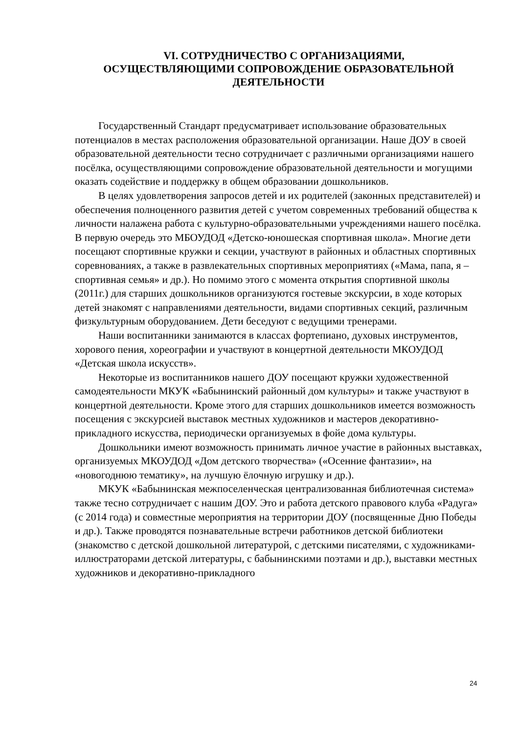VI. СОТРУДНИЧЕСТВО С ОРГАНИЗАЦИЯМИ,
ОСУЩЕСТВЛЯЮЩИМИ СОПРОВОЖДЕНИЕ ОБРАЗОВАТЕЛЬНОЙ
ДЕЯТЕЛЬНОСТИ
Государственный Стандарт предусматривает использование образовательных потенциалов в местах расположения образовательной организации. Наше ДОУ в своей образовательной деятельности тесно сотрудничает с различными организациями нашего посёлка, осуществляющими сопровождение образовательной деятельности и могущими оказать содействие и поддержку в общем образовании дошкольников.
В целях удовлетворения запросов детей и их родителей (законных представителей) и обеспечения полноценного развития детей с учетом современных требований общества к личности налажена работа с культурно-образовательными учреждениями нашего посёлка. В первую очередь это МБОУДОД «Детско-юношеская спортивная школа». Многие дети посещают спортивные кружки и секции, участвуют в районных и областных спортивных соревнованиях, а также в развлекательных спортивных мероприятиях («Мама, папа, я – спортивная семья» и др.). Но помимо этого с момента открытия спортивной школы (2011г.) для старших дошкольников организуются гостевые экскурсии, в ходе которых детей знакомят с направлениями деятельности, видами спортивных секций, различным физкультурным оборудованием. Дети беседуют с ведущими тренерами.
Наши воспитанники занимаются в классах фортепиано, духовых инструментов, хорового пения, хореографии и участвуют в концертной деятельности МКОУДОД «Детская школа искусств».
Некоторые из воспитанников нашего ДОУ посещают кружки художественной самодеятельности МКУК «Бабынинский районный дом культуры» и также участвуют в концертной деятельности. Кроме этого для старших дошкольников имеется возможность посещения с экскурсией выставок местных художников и мастеров декоративно-прикладного искусства, периодически организуемых в фойе дома культуры.
Дошкольники имеют возможность принимать личное участие в районных выставках, организуемых МКОУДОД «Дом детского творчества» («Осенние фантазии», на «новогоднюю тематику», на лучшую ёлочную игрушку и др.).
МКУК «Бабынинская межпоселенческая централизованная библиотечная система» также тесно сотрудничает с нашим ДОУ. Это и работа детского правового клуба «Радуга» (с 2014 года) и совместные мероприятия на территории ДОУ (посвященные Дню Победы и др.). Также проводятся познавательные встречи работников детской библиотеки (знакомство с детской дошкольной литературой, с детскими писателями, с художниками-иллюстраторами детской литературы, с бабынинскими поэтами и др.), выставки местных художников и декоративно-прикладного
24